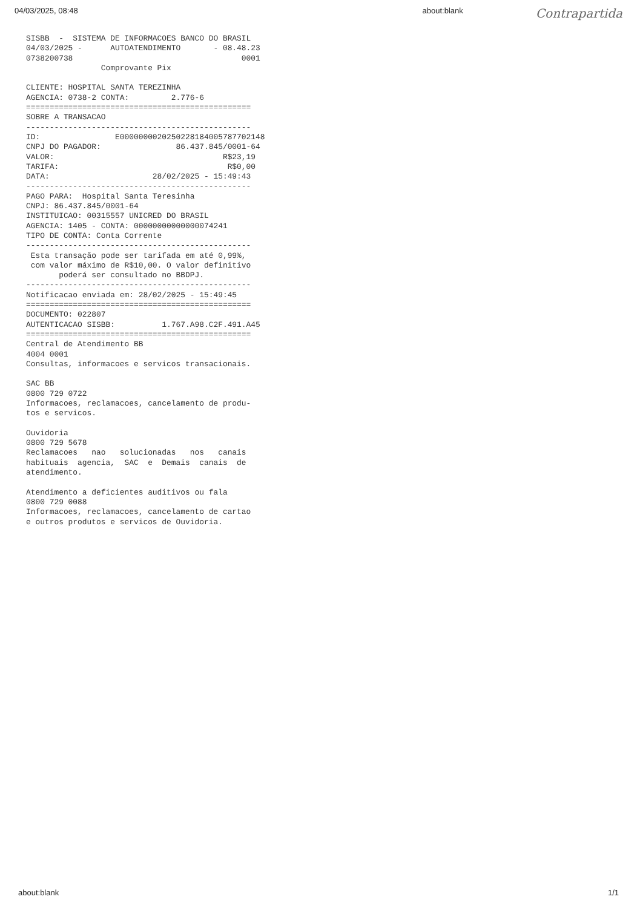04/03/2025, 08:48 about:blank Contrapartida
SISBB  -  SISTEMA DE INFORMACOES BANCO DO BRASIL
04/03/2025 -      AUTOATENDIMENTO       - 08.48.23
0738200738                                    0001
                Comprovante Pix

CLIENTE: HOSPITAL SANTA TEREZINHA
AGENCIA: 0738-2 CONTA:         2.776-6
================================================
SOBRE A TRANSACAO
------------------------------------------------
ID:                E00000000202502281840057877021​48
CNPJ DO PAGADOR:                86.437.845/0001-64
VALOR:                                    R$23,19
TARIFA:                                    R$0,00
DATA:                      28/02/2025 - 15:49:43
------------------------------------------------
PAGO PARA:  Hospital Santa Teresinha
CNPJ: 86.437.845/0001-64
INSTITUICAO: 00315557 UNICRED DO BRASIL
AGENCIA: 1405 - CONTA: 00000000000000074241
TIPO DE CONTA: Conta Corrente
------------------------------------------------
 Esta transação pode ser tarifada em até 0,99%,
 com valor máximo de R$10,00. O valor definitivo
       poderá ser consultado no BBDPJ.
------------------------------------------------
Notificacao enviada em: 28/02/2025 - 15:49:45
================================================
DOCUMENTO: 022807
AUTENTICACAO SISBB:          1.767.A98.C2F.491.A45
================================================
Central de Atendimento BB
4004 0001
Consultas, informacoes e servicos transacionais.

SAC BB
0800 729 0722
Informacoes, reclamacoes, cancelamento de produ-
tos e servicos.

Ouvidoria
0800 729 5678
Reclamacoes   nao   solucionadas   nos   canais
habituais  agencia,  SAC  e  Demais  canais  de
atendimento.

Atendimento a deficientes auditivos ou fala
0800 729 0088
Informacoes, reclamacoes, cancelamento de cartao
e outros produtos e servicos de Ouvidoria.
about:blank 1/1